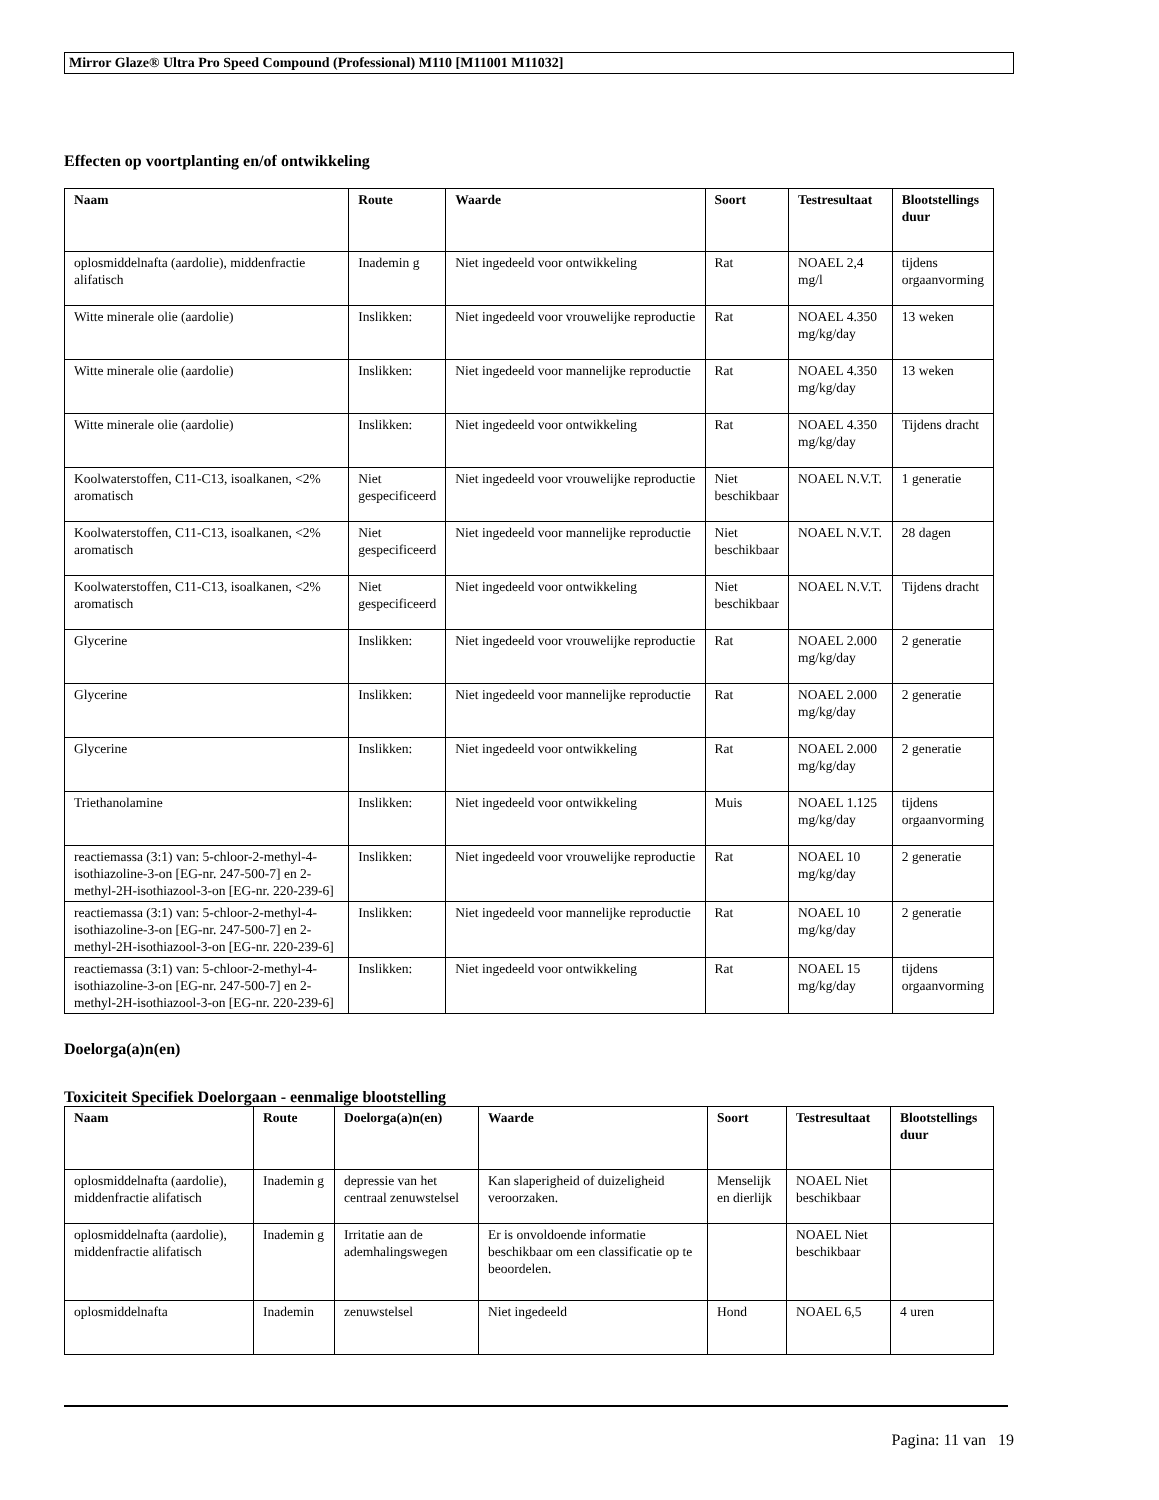Mirror Glaze® Ultra Pro Speed Compound (Professional) M110 [M11001 M11032]
Effecten op voortplanting en/of ontwikkeling
| Naam | Route | Waarde | Soort | Testresultaat | Blootstellings duur |
| --- | --- | --- | --- | --- | --- |
| oplosmiddelnafta (aardolie), middenfractie alifatisch | Inademin g | Niet ingedeeld voor ontwikkeling | Rat | NOAEL 2,4 mg/l | tijdens orgaanvorming |
| Witte minerale olie (aardolie) | Inslikken: | Niet ingedeeld voor vrouwelijke reproductie | Rat | NOAEL 4.350 mg/kg/day | 13 weken |
| Witte minerale olie (aardolie) | Inslikken: | Niet ingedeeld voor mannelijke reproductie | Rat | NOAEL 4.350 mg/kg/day | 13 weken |
| Witte minerale olie (aardolie) | Inslikken: | Niet ingedeeld voor ontwikkeling | Rat | NOAEL 4.350 mg/kg/day | Tijdens dracht |
| Koolwaterstoffen, C11-C13, isoalkanen, <2% aromatisch | Niet gespecificeerd | Niet ingedeeld voor vrouwelijke reproductie | Niet beschikbaar | NOAEL N.V.T. | 1 generatie |
| Koolwaterstoffen, C11-C13, isoalkanen, <2% aromatisch | Niet gespecificeerd | Niet ingedeeld voor mannelijke reproductie | Niet beschikbaar | NOAEL N.V.T. | 28 dagen |
| Koolwaterstoffen, C11-C13, isoalkanen, <2% aromatisch | Niet gespecificeerd | Niet ingedeeld voor ontwikkeling | Niet beschikbaar | NOAEL N.V.T. | Tijdens dracht |
| Glycerine | Inslikken: | Niet ingedeeld voor vrouwelijke reproductie | Rat | NOAEL 2.000 mg/kg/day | 2 generatie |
| Glycerine | Inslikken: | Niet ingedeeld voor mannelijke reproductie | Rat | NOAEL 2.000 mg/kg/day | 2 generatie |
| Glycerine | Inslikken: | Niet ingedeeld voor ontwikkeling | Rat | NOAEL 2.000 mg/kg/day | 2 generatie |
| Triethanolamine | Inslikken: | Niet ingedeeld voor ontwikkeling | Muis | NOAEL 1.125 mg/kg/day | tijdens orgaanvorming |
| reactiemassa (3:1) van: 5-chloor-2-methyl-4-isothiazoline-3-on [EG-nr. 247-500-7] en 2-methyl-2H-isothiazool-3-on [EG-nr. 220-239-6] | Inslikken: | Niet ingedeeld voor vrouwelijke reproductie | Rat | NOAEL 10 mg/kg/day | 2 generatie |
| reactiemassa (3:1) van: 5-chloor-2-methyl-4-isothiazoline-3-on [EG-nr. 247-500-7] en 2-methyl-2H-isothiazool-3-on [EG-nr. 220-239-6] | Inslikken: | Niet ingedeeld voor mannelijke reproductie | Rat | NOAEL 10 mg/kg/day | 2 generatie |
| reactiemassa (3:1) van: 5-chloor-2-methyl-4-isothiazoline-3-on [EG-nr. 247-500-7] en 2-methyl-2H-isothiazool-3-on [EG-nr. 220-239-6] | Inslikken: | Niet ingedeeld voor ontwikkeling | Rat | NOAEL 15 mg/kg/day | tijdens orgaanvorming |
Doelorga(a)n(en)
Toxiciteit Specifiek Doelorgaan - eenmalige blootstelling
| Naam | Route | Doelorga(a)n(en) | Waarde | Soort | Testresultaat | Blootstellings duur |
| --- | --- | --- | --- | --- | --- | --- |
| oplosmiddelnafta (aardolie), middenfractie alifatisch | Inademin g | depressie van het centraal zenuwstelsel | Kan slaperigheid of duizeligheid veroorzaken. | Menselijk en dierlijk | NOAEL Niet beschikbaar | |
| oplosmiddelnafta (aardolie), middenfractie alifatisch | Inademin g | Irritatie aan de ademhalingswegen | Er is onvoldoende informatie beschikbaar om een classificatie op te beoordelen. | | NOAEL Niet beschikbaar | |
| oplosmiddelnafta | Inademin | zenuwstelsel | Niet ingedeeld | Hond | NOAEL 6,5 | 4 uren |
Pagina: 11 van 19